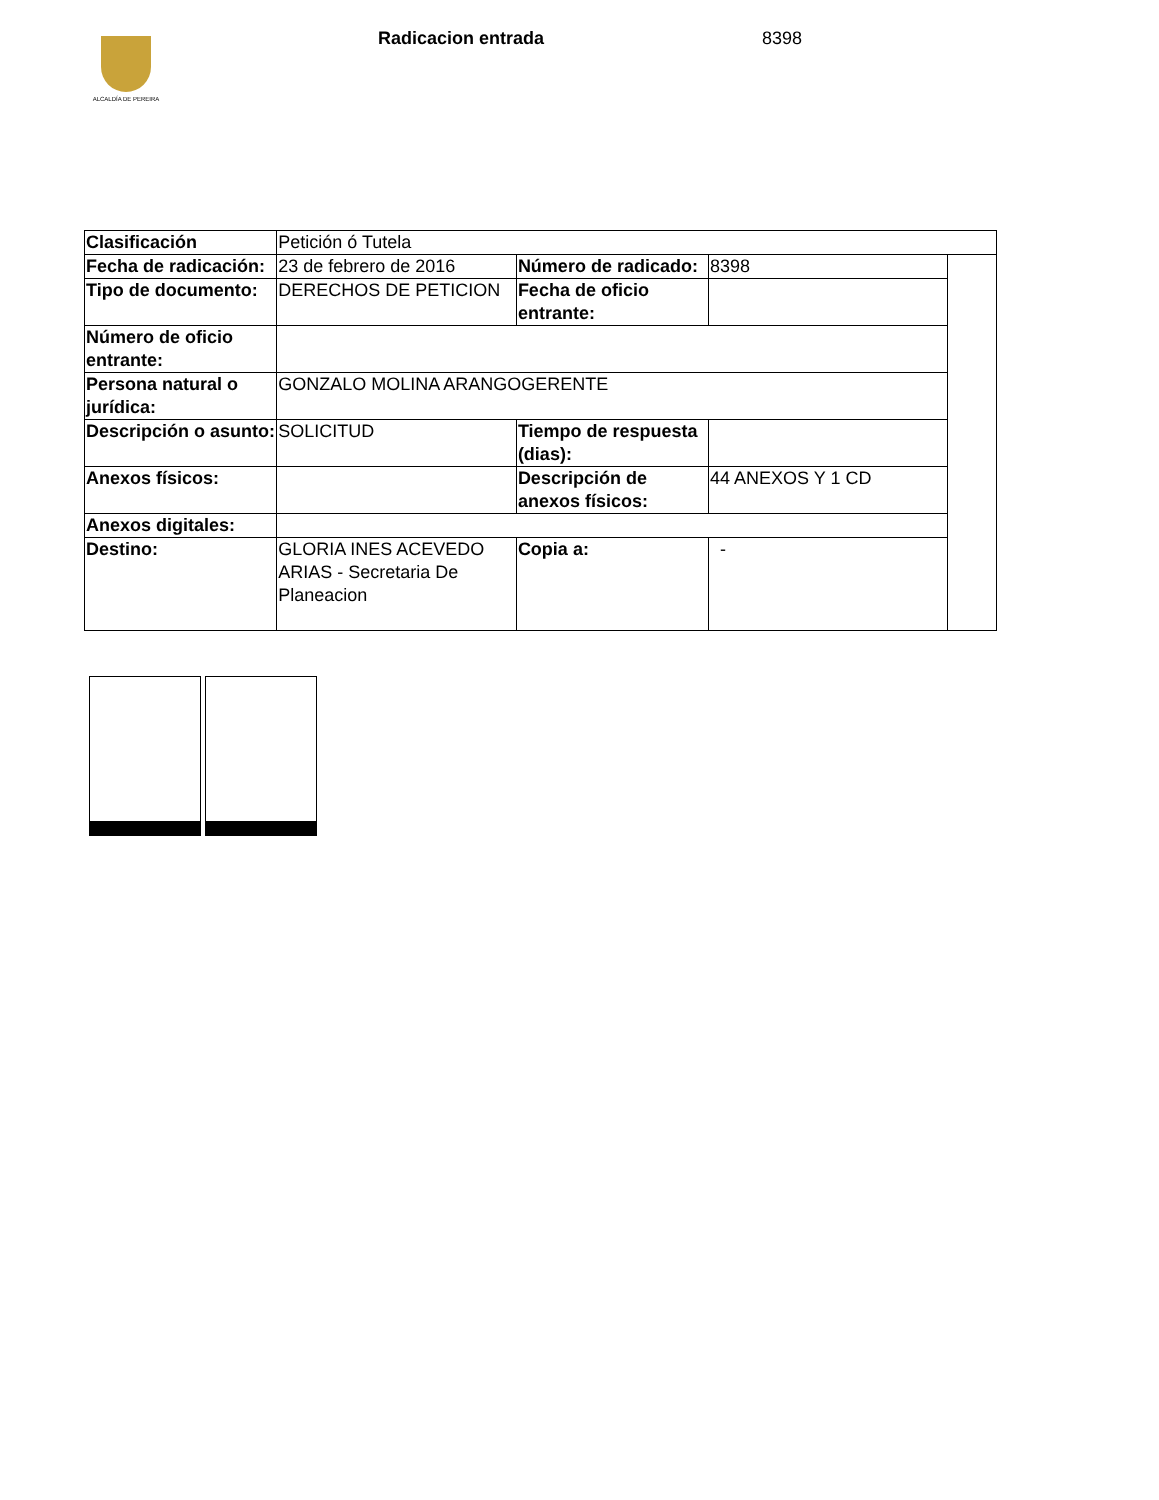ALCALDÍA DE PEREIRA Radicacion entrada 8398
| Clasificación | Petición ó Tutela | | | |
| Fecha de radicación: | 23 de febrero de 2016 | Número de radicado: | 8398 | |
| Tipo de documento: | DERECHOS DE PETICION | Fecha de oficio entrante: | | |
| Número de oficio entrante: | | | | |
| Persona natural o jurídica: | GONZALO MOLINA ARANGOGERENTE | | | |
| Descripción o asunto: | SOLICITUD | Tiempo de respuesta (dias): | | |
| Anexos físicos: | | Descripción de anexos físicos: | 44 ANEXOS Y 1 CD | |
| Anexos digitales: | | | | |
| Destino: | GLORIA INES ACEVEDO ARIAS - Secretaria De Planeacion | Copia a: | - | |